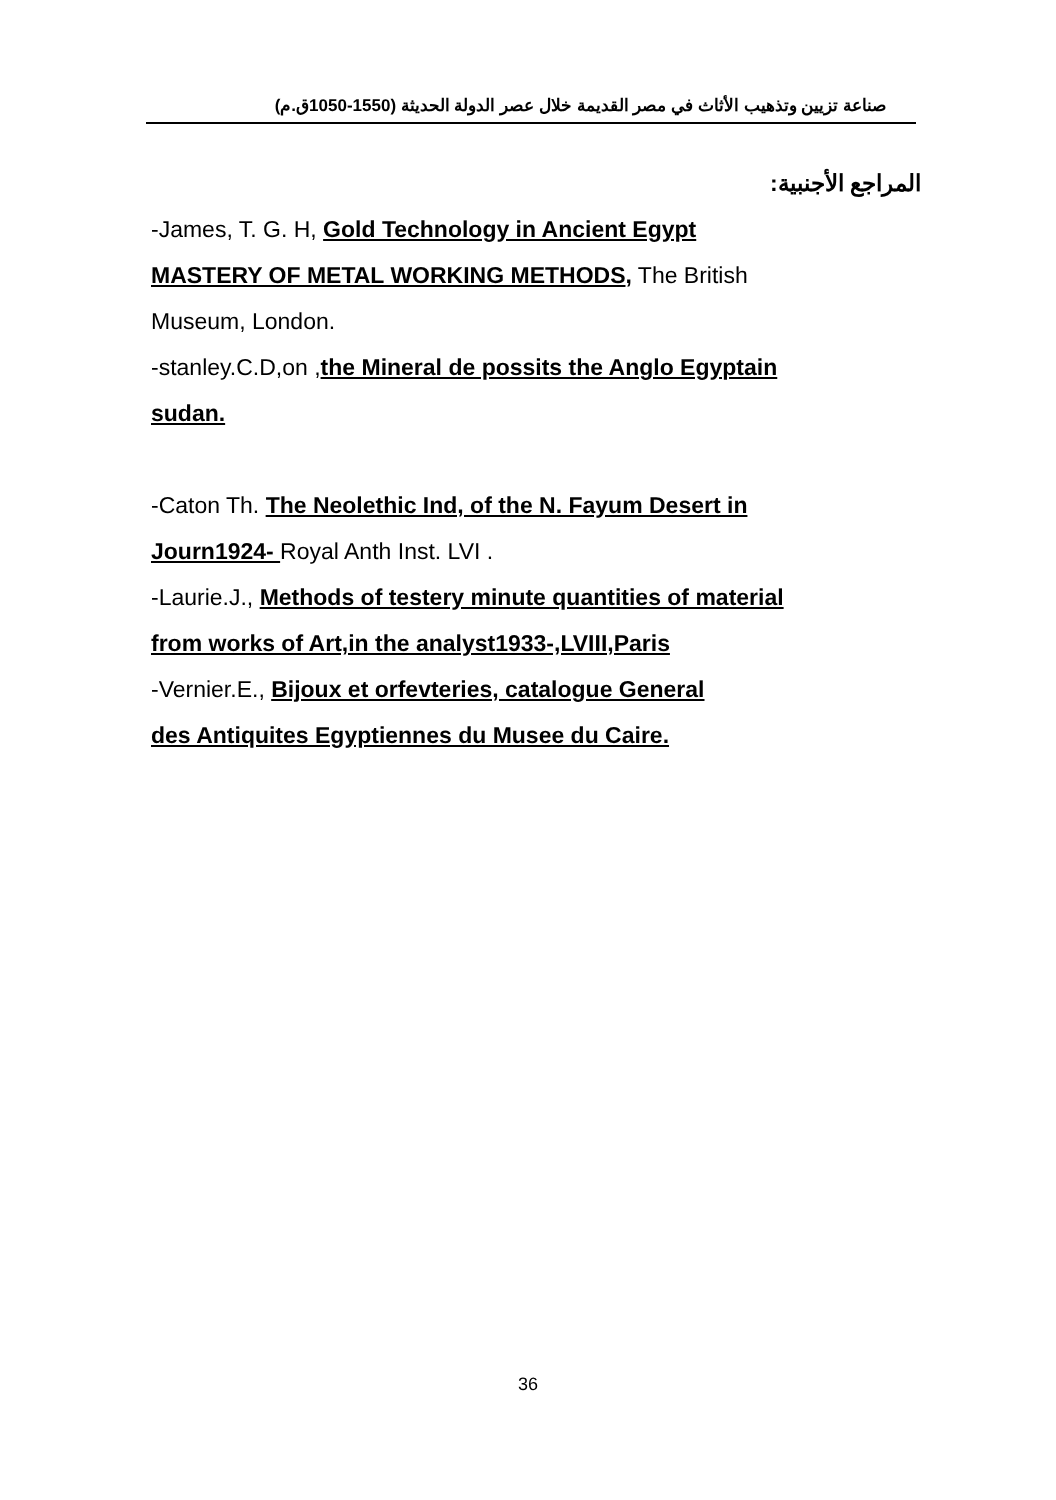صناعة تزيين وتذهيب الأثاث في مصر القديمة خلال عصر الدولة الحديثة (1550-1050ق.م)
المراجع الأجنبية:
-James, T. G. H, Gold Technology in Ancient Egypt
MASTERY OF METAL WORKING METHODS, The British
Museum, London.
-stanley.C.D,on ,the Mineral de possits the Anglo Egyptain
sudan.
-Caton Th. The Neolethic Ind, of the N. Fayum Desert in
Journ1924- Royal Anth Inst. LVI .
-Laurie.J., Methods of testery minute quantities of material
from works of Art,in the analyst1933-,LVIII,Paris
-Vernier.E., Bijoux et orfevteries, catalogue General
des Antiquites Egyptiennes du Musee du Caire.
36